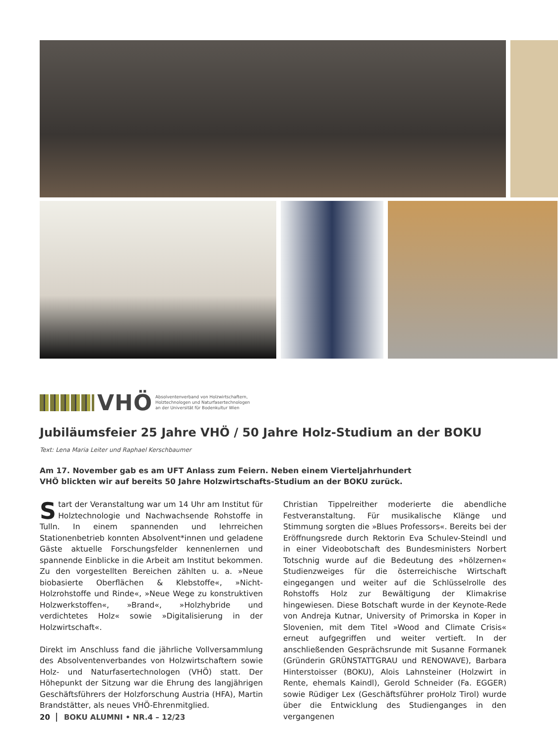VHÖ
Absolventenverband von Holzwirtschaftern,
Holztechnologen und Naturfasertechnologen
an der Universität für Bodenkultur Wien
Jubiläumsfeier 25 Jahre VHÖ / 50 Jahre Holz-Studium an der BOKU
Text: Lena Maria Leiter und Raphael Kerschbaumer
Am 17. November gab es am UFT Anlass zum Feiern. Neben einem Vierteljahrhundert
VHÖ blickten wir auf bereits 50 Jahre Holzwirtschafts-Studium an der BOKU zurück.
Start der Veranstaltung war um 14 Uhr am Institut für Holztechnologie und Nachwachsende Rohstoffe in Tulln. In einem spannenden und lehrreichen Stationenbetrieb konnten Absolvent*innen und geladene Gäste aktuelle Forschungsfelder kennenlernen und spannende Einblicke in die Arbeit am Institut bekommen. Zu den vorgestellten Bereichen zählten u. a. »Neue biobasierte Oberflächen & Klebstoffe«, »Nicht-Holzrohstoffe und Rinde«, »Neue Wege zu konstruktiven Holzwerkstoffen«, »Brand«, »Holzhybride und verdichtetes Holz« sowie »Digitalisierung in der Holzwirtschaft«.
Direkt im Anschluss fand die jährliche Vollversammlung des Absolventenverbandes von Holzwirtschaftern sowie Holz- und Naturfasertechnologen (VHÖ) statt. Der Höhepunkt der Sitzung war die Ehrung des langjährigen Geschäftsführers der Holzforschung Austria (HFA), Martin Brandstätter, als neues VHÖ-Ehrenmitglied.
Christian Tippelreither moderierte die abendliche Festveranstaltung. Für musikalische Klänge und Stimmung sorgten die »Blues Professors«. Bereits bei der Eröffnungsrede durch Rektorin Eva Schulev-Steindl und in einer Videobotschaft des Bundesministers Norbert Totschnig wurde auf die Bedeutung des »hölzernen« Studienzweiges für die österreichische Wirtschaft eingegangen und weiter auf die Schlüsselrolle des Rohstoffs Holz zur Bewältigung der Klimakrise hingewiesen. Diese Botschaft wurde in der Keynote-Rede von Andreja Kutnar, University of Primorska in Koper in Slovenien, mit dem Titel »Wood and Climate Crisis« erneut aufgegriffen und weiter vertieft. In der anschließenden Gesprächsrunde mit Susanne Formanek (Gründerin GRÜNSTATTGRAU und RENOWAVE), Barbara Hinterstoisser (BOKU), Alois Lahnsteiner (Holzwirt in Rente, ehemals Kaindl), Gerold Schneider (Fa. EGGER) sowie Rüdiger Lex (Geschäftsführer proHolz Tirol) wurde über die Entwicklung des Studienganges in den vergangenen
20 BOKU ALUMNI • NR.4 – 12/23